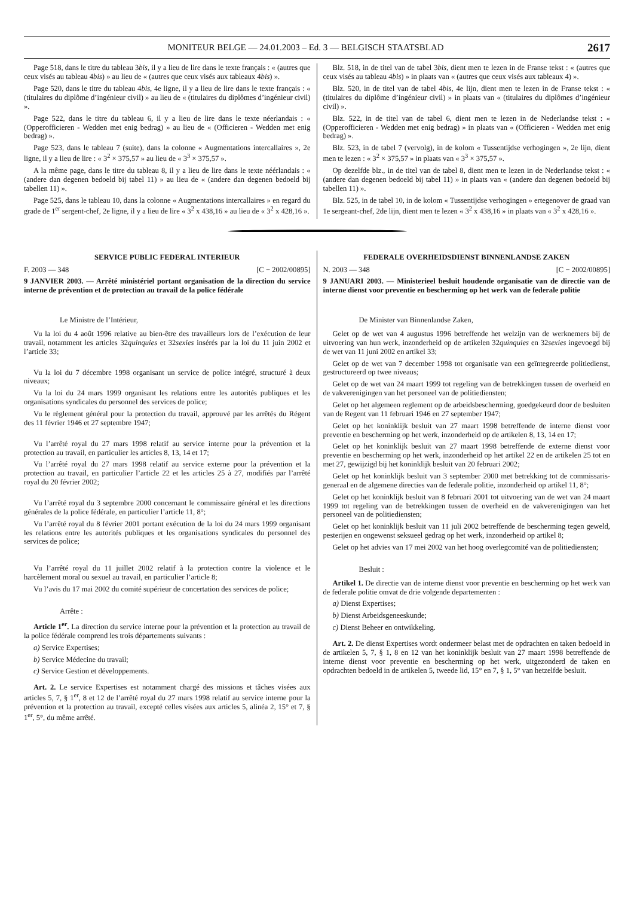MONITEUR BELGE — 24.01.2003 – Ed. 3 — BELGISCH STAATSBLAD 2617
Page 518, dans le titre du tableau 3bis, il y a lieu de lire dans le texte français : « (autres que ceux visés au tableau 4bis) » au lieu de « (autres que ceux visés aux tableaux 4bis) ».
Page 520, dans le titre du tableau 4bis, 4e ligne, il y a lieu de lire dans le texte français : « (titulaires du diplôme d’ingénieur civil) » au lieu de « (titulaires du diplômes d’ingénieur civil) ».
Page 522, dans le titre du tableau 6, il y a lieu de lire dans le texte néerlandais : « (Opperofficieren - Wedden met enig bedrag) » au lieu de « (Officieren - Wedden met enig bedrag) ».
Page 523, dans le tableau 7 (suite), dans la colonne « Augmentations intercallaires », 2e ligne, il y a lieu de lire : « 3<sup>2</sup> × 375,57 » au lieu de « 3<sup>3</sup> × 375,57 ».
A la même page, dans le titre du tableau 8, il y a lieu de lire dans le texte néérlandais : « (andere dan degenen bedoeld bij tabel 11) » au lieu de « (andere dan degenen bedoeld bij tabellen 11) ».
Page 525, dans le tableau 10, dans la colonne « Augmentations intercallaires » en regard du grade de 1<sup>er</sup> sergent-chef, 2e ligne, il y a lieu de lire « 3<sup>2</sup> x 438,16 » au lieu de « 3<sup>2</sup> x 428,16 ».
Blz. 518, in de titel van de tabel 3bis, dient men te lezen in de Franse tekst : « (autres que ceux visés au tableau 4bis) » in plaats van « (autres que ceux visés aux tableaux 4) ».
Blz. 520, in de titel van de tabel 4bis, 4e lijn, dient men te lezen in de Franse tekst : « (titulaires du diplôme d’ingénieur civil) » in plaats van « (titulaires du diplômes d’ingénieur civil) ».
Blz. 522, in de titel van de tabel 6, dient men te lezen in de Nederlandse tekst : « (Opperofficieren - Wedden met enig bedrag) » in plaats van « (Officieren - Wedden met enig bedrag) ».
Blz. 523, in de tabel 7 (vervolg), in de kolom « Tussentijdse verhogingen », 2e lijn, dient men te lezen : « 3<sup>2</sup> × 375,57 » in plaats van « 3<sup>3</sup> × 375,57 ».
Op dezelfde blz., in de titel van de tabel 8, dient men te lezen in de Nederlandse tekst : « (andere dan degenen bedoeld bij tabel 11) » in plaats van « (andere dan degenen bedoeld bij tabellen 11) ».
Blz. 525, in de tabel 10, in de kolom « Tussentijdse verhogingen » ertegenover de graad van 1e sergeant-chef, 2de lijn, dient men te lezen « 3<sup>2</sup> x 438,16 » in plaats van « 3<sup>2</sup> x 428,16 ».
SERVICE PUBLIC FEDERAL INTERIEUR
F. 2003 — 348 [C − 2002/00895]
9 JANVIER 2003. — Arrêté ministériel portant organisation de la direction du service interne de prévention et de protection au travail de la police fédérale
Le Ministre de l’Intérieur,
Vu la loi du 4 août 1996 relative au bien-être des travailleurs lors de l’exécution de leur travail, notamment les articles 32quinquies et 32sexies insérés par la loi du 11 juin 2002 et l’article 33;
Vu la loi du 7 décembre 1998 organisant un service de police intégré, structuré à deux niveaux;
Vu la loi du 24 mars 1999 organisant les relations entre les autorités publiques et les organisations syndicales du personnel des services de police;
Vu le règlement général pour la protection du travail, approuvé par les arrêtés du Régent des 11 février 1946 et 27 septembre 1947;
Vu l’arrêté royal du 27 mars 1998 relatif au service interne pour la prévention et la protection au travail, en particulier les articles 8, 13, 14 et 17;
Vu l’arrêté royal du 27 mars 1998 relatif au service externe pour la prévention et la protection au travail, en particulier l’article 22 et les articles 25 à 27, modifiés par l’arrêté royal du 20 février 2002;
Vu l’arrêté royal du 3 septembre 2000 concernant le commissaire général et les directions générales de la police fédérale, en particulier l’article 11, 8°;
Vu l’arrêté royal du 8 février 2001 portant exécution de la loi du 24 mars 1999 organisant les relations entre les autorités publiques et les organisations syndicales du personnel des services de police;
Vu l’arrêté royal du 11 juillet 2002 relatif à la protection contre la violence et le harcèlement moral ou sexuel au travail, en particulier l’article 8;
Vu l’avis du 17 mai 2002 du comité supérieur de concertation des services de police;
Arrête :
Article 1<sup>er</sup>. La direction du service interne pour la prévention et la protection au travail de la police fédérale comprend les trois départements suivants :
a) Service Expertises;
b) Service Médecine du travail;
c) Service Gestion et développements.
Art. 2. Le service Expertises est notamment chargé des missions et tâches visées aux articles 5, 7, § 1<sup>er</sup>, 8 et 12 de l’arrêté royal du 27 mars 1998 relatif au service interne pour la prévention et la protection au travail, excepté celles visées aux articles 5, alinéa 2, 15° et 7, § 1<sup>er</sup>, 5°, du même arrêté.
FEDERALE OVERHEIDSDIENST BINNENLANDSE ZAKEN
N. 2003 — 348 [C − 2002/00895]
9 JANUARI 2003. — Ministerieel besluit houdende organisatie van de directie van de interne dienst voor preventie en bescherming op het werk van de federale politie
De Minister van Binnenlandse Zaken,
Gelet op de wet van 4 augustus 1996 betreffende het welzijn van de werknemers bij de uitvoering van hun werk, inzonderheid op de artikelen 32quinquies en 32sexies ingevoegd bij de wet van 11 juni 2002 en artikel 33;
Gelet op de wet van 7 december 1998 tot organisatie van een geïntegreerde politiedienst, gestructureerd op twee niveaus;
Gelet op de wet van 24 maart 1999 tot regeling van de betrekkingen tussen de overheid en de vakverenigingen van het personeel van de politiediensten;
Gelet op het algemeen reglement op de arbeidsbescherming, goedgekeurd door de besluiten van de Regent van 11 februari 1946 en 27 september 1947;
Gelet op het koninklijk besluit van 27 maart 1998 betreffende de interne dienst voor preventie en bescherming op het werk, inzonderheid op de artikelen 8, 13, 14 en 17;
Gelet op het koninklijk besluit van 27 maart 1998 betreffende de externe dienst voor preventie en bescherming op het werk, inzonderheid op het artikel 22 en de artikelen 25 tot en met 27, gewijzigd bij het koninklijk besluit van 20 februari 2002;
Gelet op het koninklijk besluit van 3 september 2000 met betrekking tot de commissaris-generaal en de algemene directies van de federale politie, inzonderheid op artikel 11, 8°;
Gelet op het koninklijk besluit van 8 februari 2001 tot uitvoering van de wet van 24 maart 1999 tot regeling van de betrekkingen tussen de overheid en de vakverenigingen van het personeel van de politiediensten;
Gelet op het koninklijk besluit van 11 juli 2002 betreffende de bescherming tegen geweld, pesterijen en ongewenst seksueel gedrag op het werk, inzonderheid op artikel 8;
Gelet op het advies van 17 mei 2002 van het hoog overlegcomité van de politiediensten;
Besluit :
Artikel 1. De directie van de interne dienst voor preventie en bescherming op het werk van de federale politie omvat de drie volgende departementen :
a) Dienst Expertises;
b) Dienst Arbeidsgeneeskunde;
c) Dienst Beheer en ontwikkeling.
Art. 2. De dienst Expertises wordt ondermeer belast met de opdrachten en taken bedoeld in de artikelen 5, 7, § 1, 8 en 12 van het koninklijk besluit van 27 maart 1998 betreffende de interne dienst voor preventie en bescherming op het werk, uitgezonderd de taken en opdrachten bedoeld in de artikelen 5, tweede lid, 15° en 7, § 1, 5° van hetzelfde besluit.